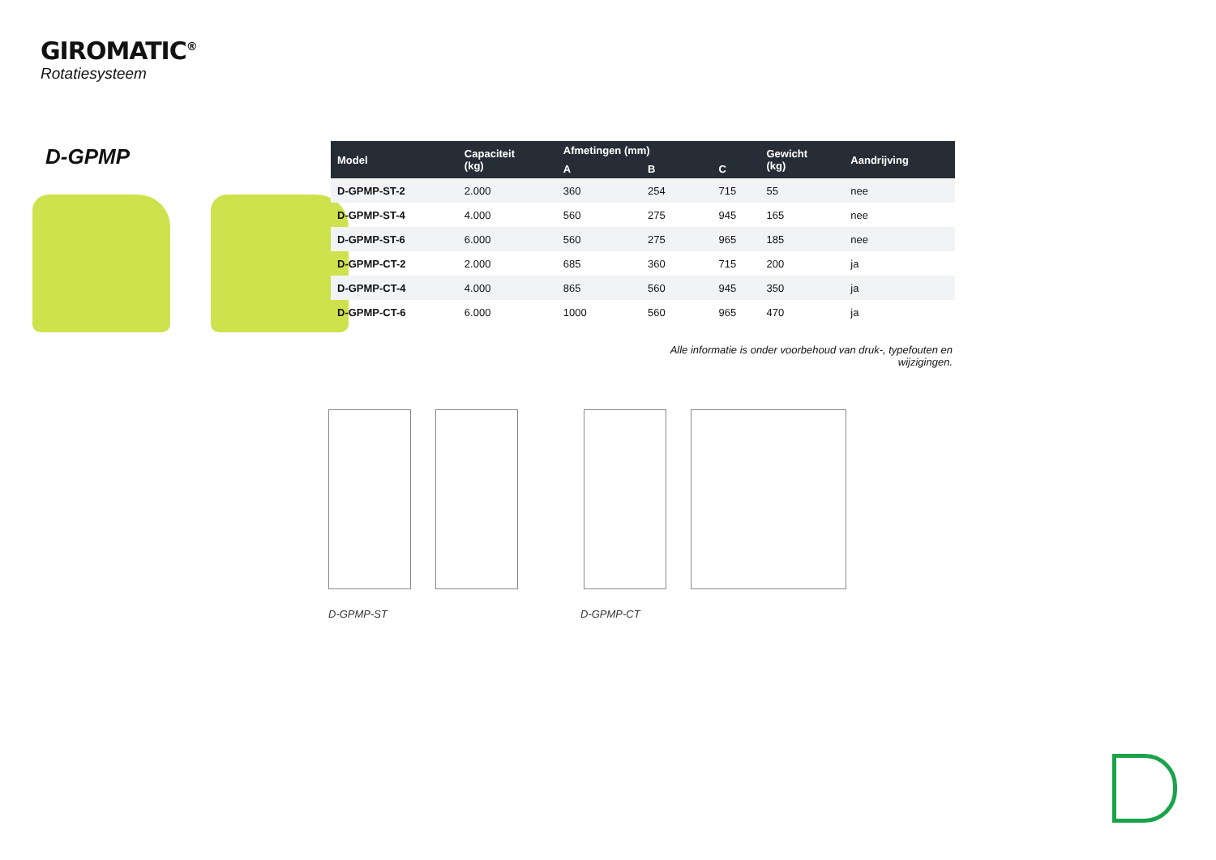GIROMATIC<sup>®</sup>
Rotatiesysteem
D-GPMP
| Model | Capaciteit (kg) | Afmetingen (mm) | | | Gewicht (kg) | Aandrijving |
| --- | --- | --- | --- | --- | --- | --- |
| | | A | B | C | | |
| D-GPMP-ST-2 | 2.000 | 360 | 254 | 715 | 55 | nee |
| D-GPMP-ST-4 | 4.000 | 560 | 275 | 945 | 165 | nee |
| D-GPMP-ST-6 | 6.000 | 560 | 275 | 965 | 185 | nee |
| D-GPMP-CT-2 | 2.000 | 685 | 360 | 715 | 200 | ja |
| D-GPMP-CT-4 | 4.000 | 865 | 560 | 945 | 350 | ja |
| D-GPMP-CT-6 | 6.000 | 1000 | 560 | 965 | 470 | ja |
Alle informatie is onder voorbehoud van druk-, typefouten en wijzigingen.
D-GPMP-ST D-GPMP-CT